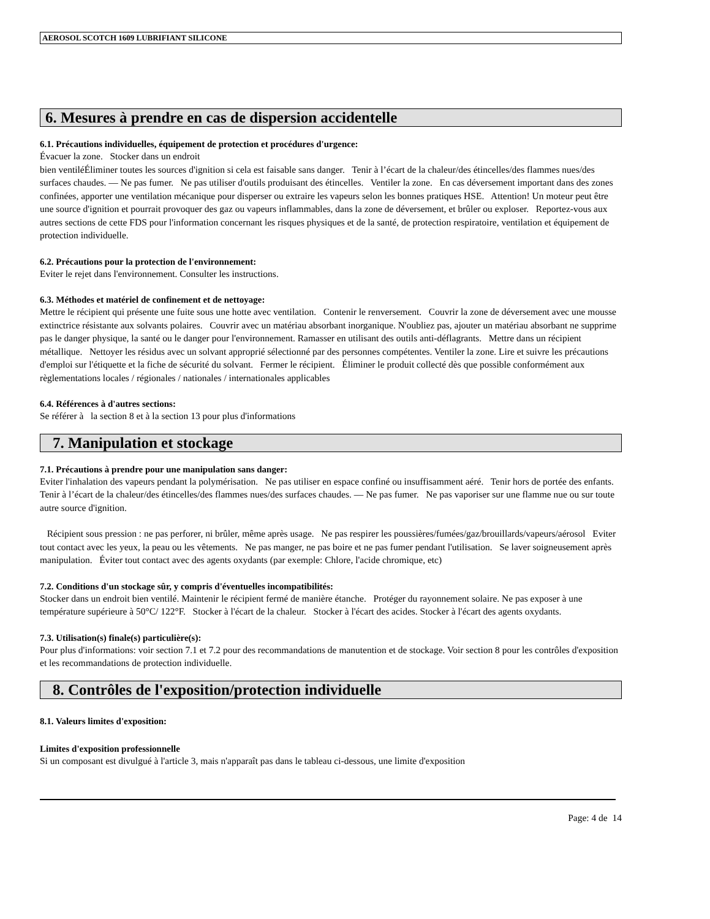AEROSOL SCOTCH 1609 LUBRIFIANT SILICONE
6. Mesures à prendre en cas de dispersion accidentelle
6.1. Précautions individuelles, équipement de protection et procédures d'urgence:
Évacuer la zone. Stocker dans un endroit
bien ventiléÉliminer toutes les sources d'ignition si cela est faisable sans danger. Tenir à l’écart de la chaleur/des étincelles/des flammes nues/des surfaces chaudes. — Ne pas fumer. Ne pas utiliser d'outils produisant des étincelles. Ventiler la zone. En cas déversement important dans des zones confinées, apporter une ventilation mécanique pour disperser ou extraire les vapeurs selon les bonnes pratiques HSE. Attention! Un moteur peut être une source d'ignition et pourrait provoquer des gaz ou vapeurs inflammables, dans la zone de déversement, et brûler ou exploser. Reportez-vous aux autres sections de cette FDS pour l'information concernant les risques physiques et de la santé, de protection respiratoire, ventilation et équipement de protection individuelle.
6.2. Précautions pour la protection de l'environnement:
Eviter le rejet dans l'environnement. Consulter les instructions.
6.3. Méthodes et matériel de confinement et de nettoyage:
Mettre le récipient qui présente une fuite sous une hotte avec ventilation. Contenir le renversement. Couvrir la zone de déversement avec une mousse extinctrice résistante aux solvants polaires. Couvrir avec un matériau absorbant inorganique. N'oubliez pas, ajouter un matériau absorbant ne supprime pas le danger physique, la santé ou le danger pour l'environnement. Ramasser en utilisant des outils anti-déflagrants. Mettre dans un récipient métallique. Nettoyer les résidus avec un solvant approprié sélectionné par des personnes compétentes. Ventiler la zone. Lire et suivre les précautions d'emploi sur l'étiquette et la fiche de sécurité du solvant. Fermer le récipient. Éliminer le produit collecté dès que possible conformément aux règlementations locales / régionales / nationales / internationales applicables
6.4. Références à d'autres sections:
Se référer à la section 8 et à la section 13 pour plus d'informations
7. Manipulation et stockage
7.1. Précautions à prendre pour une manipulation sans danger:
Eviter l'inhalation des vapeurs pendant la polymérisation. Ne pas utiliser en espace confiné ou insuffisamment aéré. Tenir hors de portée des enfants. Tenir à l’écart de la chaleur/des étincelles/des flammes nues/des surfaces chaudes. — Ne pas fumer. Ne pas vaporiser sur une flamme nue ou sur toute autre source d'ignition.
Récipient sous pression : ne pas perforer, ni brûler, même après usage. Ne pas respirer les poussières/fumées/gaz/brouillards/vapeurs/aérosol Eviter tout contact avec les yeux, la peau ou les vêtements. Ne pas manger, ne pas boire et ne pas fumer pendant l'utilisation. Se laver soigneusement après manipulation. Éviter tout contact avec des agents oxydants (par exemple: Chlore, l'acide chromique, etc)
7.2. Conditions d'un stockage sûr, y compris d'éventuelles incompatibilités:
Stocker dans un endroit bien ventilé. Maintenir le récipient fermé de manière étanche. Protéger du rayonnement solaire. Ne pas exposer à une température supérieure à 50°C/ 122°F. Stocker à l'écart de la chaleur. Stocker à l'écart des acides. Stocker à l'écart des agents oxydants.
7.3. Utilisation(s) finale(s) particulière(s):
Pour plus d'informations: voir section 7.1 et 7.2 pour des recommandations de manutention et de stockage. Voir section 8 pour les contrôles d'exposition et les recommandations de protection individuelle.
8. Contrôles de l'exposition/protection individuelle
8.1. Valeurs limites d'exposition:
Limites d'exposition professionnelle
Si un composant est divulgué à l'article 3, mais n'apparaît pas dans le tableau ci-dessous, une limite d'exposition
Page: 4 de 14